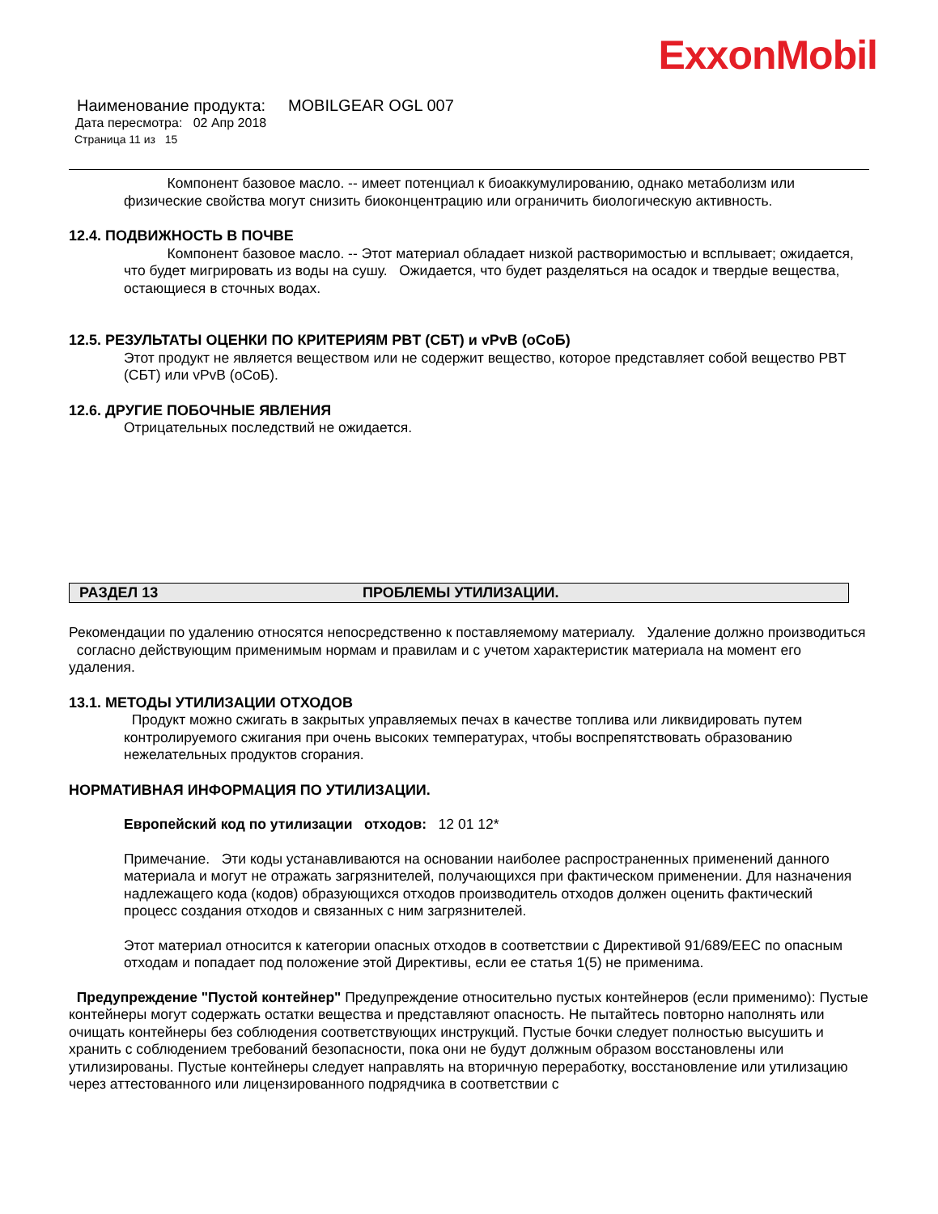ExxonMobil
Наименование продукта: MOBILGEAR OGL 007
Дата пересмотра: 02 Апр 2018
Страница 11 из 15
Компонент базовое масло. -- имеет потенциал к биоаккумулированию, однако метаболизм или физические свойства могут снизить биоконцентрацию или ограничить биологическую активность.
12.4. ПОДВИЖНОСТЬ В ПОЧВЕ
Компонент базовое масло. -- Этот материал обладает низкой растворимостью и всплывает; ожидается, что будет мигрировать из воды на сушу. Ожидается, что будет разделяться на осадок и твердые вещества, остающиеся в сточных водах.
12.5. РЕЗУЛЬТАТЫ ОЦЕНКИ ПО КРИТЕРИЯМ PBT (СБТ) и vPvB (оСоБ)
Этот продукт не является веществом или не содержит вещество, которое представляет собой вещество PBT (СБТ) или vPvB (оСоБ).
12.6. ДРУГИЕ ПОБОЧНЫЕ ЯВЛЕНИЯ
Отрицательных последствий не ожидается.
РАЗДЕЛ 13 ПРОБЛЕМЫ УТИЛИЗАЦИИ.
Рекомендации по удалению относятся непосредственно к поставляемому материалу. Удаление должно производиться согласно действующим применимым нормам и правилам и с учетом характеристик материала на момент его удаления.
13.1. МЕТОДЫ УТИЛИЗАЦИИ ОТХОДОВ
Продукт можно сжигать в закрытых управляемых печах в качестве топлива или ликвидировать путем контролируемого сжигания при очень высоких температурах, чтобы воспрепятствовать образованию нежелательных продуктов сгорания.
НОРМАТИВНАЯ ИНФОРМАЦИЯ ПО УТИЛИЗАЦИИ.
Европейский код по утилизации отходов: 12 01 12*
Примечание. Эти коды устанавливаются на основании наиболее распространенных применений данного материала и могут не отражать загрязнителей, получающихся при фактическом применении. Для назначения надлежащего кода (кодов) образующихся отходов производитель отходов должен оценить фактический процесс создания отходов и связанных с ним загрязнителей.
Этот материал относится к категории опасных отходов в соответствии с Директивой 91/689/EEC по опасным отходам и попадает под положение этой Директивы, если ее статья 1(5) не применима.
Предупреждение "Пустой контейнер" Предупреждение относительно пустых контейнеров (если применимо): Пустые контейнеры могут содержать остатки вещества и представляют опасность. Не пытайтесь повторно наполнять или очищать контейнеры без соблюдения соответствующих инструкций. Пустые бочки следует полностью высушить и хранить с соблюдением требований безопасности, пока они не будут должным образом восстановлены или утилизированы. Пустые контейнеры следует направлять на вторичную переработку, восстановление или утилизацию через аттестованного или лицензированного подрядчика в соответствии с